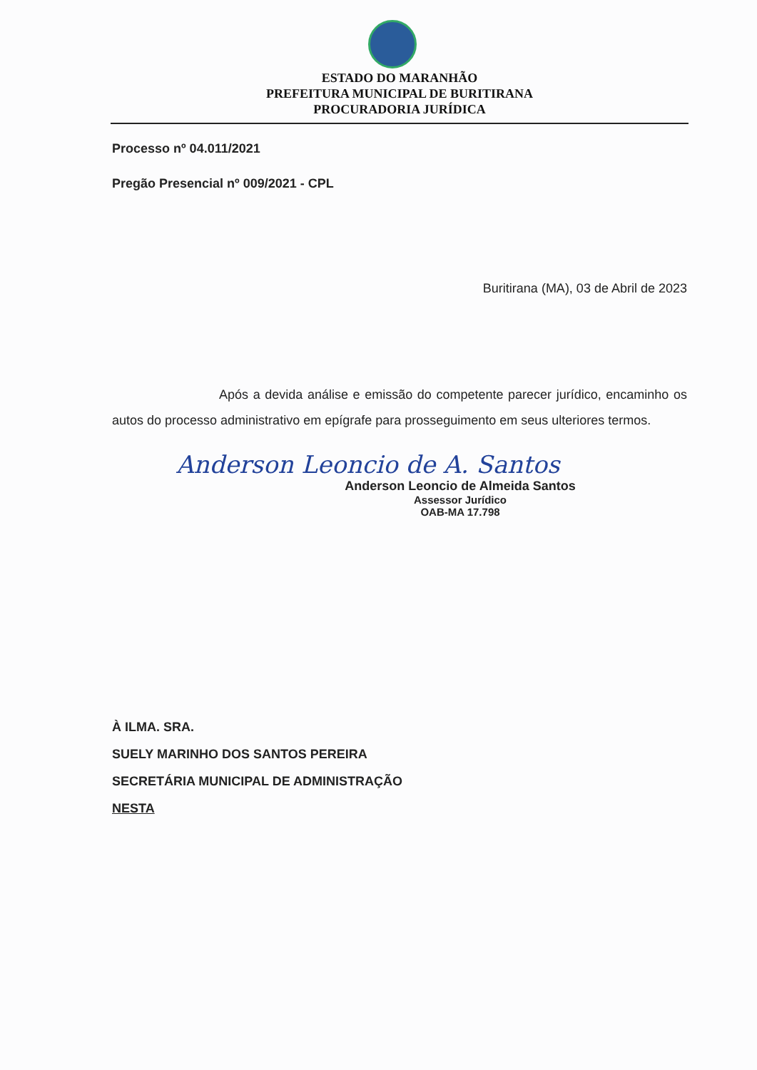ESTADO DO MARANHÃO
PREFEITURA MUNICIPAL DE BURITIRANA
PROCURADORIA JURÍDICA
Processo nº 04.011/2021
Pregão Presencial nº 009/2021 - CPL
Buritirana (MA), 03 de Abril de 2023
Após a devida análise e emissão do competente parecer jurídico, encaminho os autos do processo administrativo em epígrafe para prosseguimento em seus ulteriores termos.
Anderson Leoncio de A. Santos
Anderson Leoncio de Almeida Santos
Assessor Jurídico
OAB-MA 17.798
À ILMA. SRA.
SUELY MARINHO DOS SANTOS PEREIRA
SECRETÁRIA MUNICIPAL DE ADMINISTRAÇÃO
NESTA